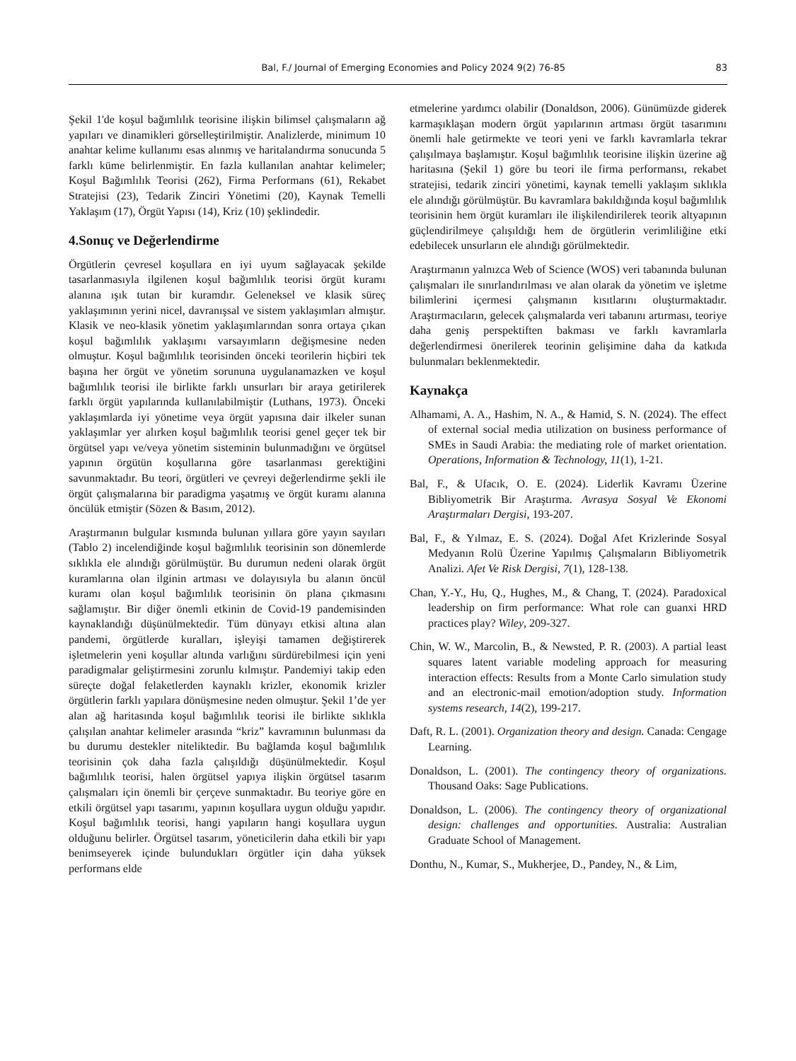Bal, F./ Journal of Emerging Economies and Policy 2024 9(2) 76-85 83
Şekil 1'de koşul bağımlılık teorisine ilişkin bilimsel çalışmaların ağ yapıları ve dinamikleri görselleştirilmiştir. Analizlerde, minimum 10 anahtar kelime kullanımı esas alınmış ve haritalandırma sonucunda 5 farklı küme belirlenmiştir. En fazla kullanılan anahtar kelimeler; Koşul Bağımlılık Teorisi (262), Firma Performans (61), Rekabet Stratejisi (23), Tedarik Zinciri Yönetimi (20), Kaynak Temelli Yaklaşım (17), Örgüt Yapısı (14), Kriz (10) şeklindedir.
4.Sonuç ve Değerlendirme
Örgütlerin çevresel koşullara en iyi uyum sağlayacak şekilde tasarlanmasıyla ilgilenen koşul bağımlılık teorisi örgüt kuramı alanına ışık tutan bir kuramdır. Geleneksel ve klasik süreç yaklaşımının yerini nicel, davranışsal ve sistem yaklaşımları almıştır. Klasik ve neo-klasik yönetim yaklaşımlarından sonra ortaya çıkan koşul bağımlılık yaklaşımı varsayımların değişmesine neden olmuştur. Koşul bağımlılık teorisinden önceki teorilerin hiçbiri tek başına her örgüt ve yönetim sorununa uygulanamazken ve koşul bağımlılık teorisi ile birlikte farklı unsurları bir araya getirilerek farklı örgüt yapılarında kullanılabilmiştir (Luthans, 1973). Önceki yaklaşımlarda iyi yönetime veya örgüt yapısına dair ilkeler sunan yaklaşımlar yer alırken koşul bağımlılık teorisi genel geçer tek bir örgütsel yapı ve/veya yönetim sisteminin bulunmadığını ve örgütsel yapının örgütün koşullarına göre tasarlanması gerektiğini savunmaktadır. Bu teori, örgütleri ve çevreyi değerlendirme şekli ile örgüt çalışmalarına bir paradigma yaşatmış ve örgüt kuramı alanına öncülük etmiştir (Sözen & Basım, 2012).
Araştırmanın bulgular kısmında bulunan yıllara göre yayın sayıları (Tablo 2) incelendiğinde koşul bağımlılık teorisinin son dönemlerde sıklıkla ele alındığı görülmüştür. Bu durumun nedeni olarak örgüt kuramlarına olan ilginin artması ve dolayısıyla bu alanın öncül kuramı olan koşul bağımlılık teorisinin ön plana çıkmasını sağlamıştır. Bir diğer önemli etkinin de Covid-19 pandemisinden kaynaklandığı düşünülmektedir. Tüm dünyayı etkisi altına alan pandemi, örgütlerde kuralları, işleyişi tamamen değiştirerek işletmelerin yeni koşullar altında varlığını sürdürebilmesi için yeni paradigmalar geliştirmesini zorunlu kılmıştır. Pandemiyi takip eden süreçte doğal felaketlerden kaynaklı krizler, ekonomik krizler örgütlerin farklı yapılara dönüşmesine neden olmuştur. Şekil 1’de yer alan ağ haritasında koşul bağımlılık teorisi ile birlikte sıklıkla çalışılan anahtar kelimeler arasında “kriz” kavramının bulunması da bu durumu destekler niteliktedir. Bu bağlamda koşul bağımlılık teorisinin çok daha fazla çalışıldığı düşünülmektedir. Koşul bağımlılık teorisi, halen örgütsel yapıya ilişkin örgütsel tasarım çalışmaları için önemli bir çerçeve sunmaktadır. Bu teoriye göre en etkili örgütsel yapı tasarımı, yapının koşullara uygun olduğu yapıdır. Koşul bağımlılık teorisi, hangi yapıların hangi koşullara uygun olduğunu belirler. Örgütsel tasarım, yöneticilerin daha etkili bir yapı benimseyerek içinde bulundukları örgütler için daha yüksek performans elde
etmelerine yardımcı olabilir (Donaldson, 2006). Günümüzde giderek karmaşıklaşan modern örgüt yapılarının artması örgüt tasarımını önemli hale getirmekte ve teori yeni ve farklı kavramlarla tekrar çalışılmaya başlamıştır. Koşul bağımlılık teorisine ilişkin üzerine ağ haritasına (Şekil 1) göre bu teori ile firma performansı, rekabet stratejisi, tedarik zinciri yönetimi, kaynak temelli yaklaşım sıklıkla ele alındığı görülmüştür. Bu kavramlara bakıldığında koşul bağımlılık teorisinin hem örgüt kuramları ile ilişkilendirilerek teorik altyapının güçlendirilmeye çalışıldığı hem de örgütlerin verimliliğine etki edebilecek unsurların ele alındığı görülmektedir.
Araştırmanın yalnızca Web of Science (WOS) veri tabanında bulunan çalışmaları ile sınırlandırılması ve alan olarak da yönetim ve işletme bilimlerini içermesi çalışmanın kısıtlarını oluşturmaktadır. Araştırmacıların, gelecek çalışmalarda veri tabanını artırması, teoriye daha geniş perspektiften bakması ve farklı kavramlarla değerlendirmesi önerilerek teorinin gelişimine daha da katkıda bulunmaları beklenmektedir.
Kaynakça
Alhamami, A. A., Hashim, N. A., & Hamid, S. N. (2024). The effect of external social media utilization on business performance of SMEs in Saudi Arabia: the mediating role of market orientation. Operations, Information & Technology, 11(1), 1-21.
Bal, F., & Ufacık, O. E. (2024). Liderlik Kavramı Üzerine Bibliyometrik Bir Araştırma. Avrasya Sosyal Ve Ekonomi Araştırmaları Dergisi, 193-207.
Bal, F., & Yılmaz, E. S. (2024). Doğal Afet Krizlerinde Sosyal Medyanın Rolü Üzerine Yapılmış Çalışmaların Bibliyometrik Analizi. Afet Ve Risk Dergisi, 7(1), 128-138.
Chan, Y.-Y., Hu, Q., Hughes, M., & Chang, T. (2024). Paradoxical leadership on firm performance: What role can guanxi HRD practices play? Wiley, 209-327.
Chin, W. W., Marcolin, B., & Newsted, P. R. (2003). A partial least squares latent variable modeling approach for measuring interaction effects: Results from a Monte Carlo simulation study and an electronic-mail emotion/adoption study. Information systems research, 14(2), 199-217.
Daft, R. L. (2001). Organization theory and design. Canada: Cengage Learning.
Donaldson, L. (2001). The contingency theory of organizations. Thousand Oaks: Sage Publications.
Donaldson, L. (2006). The contingency theory of organizational design: challenges and opportunities. Australia: Australian Graduate School of Management.
Donthu, N., Kumar, S., Mukherjee, D., Pandey, N., & Lim,